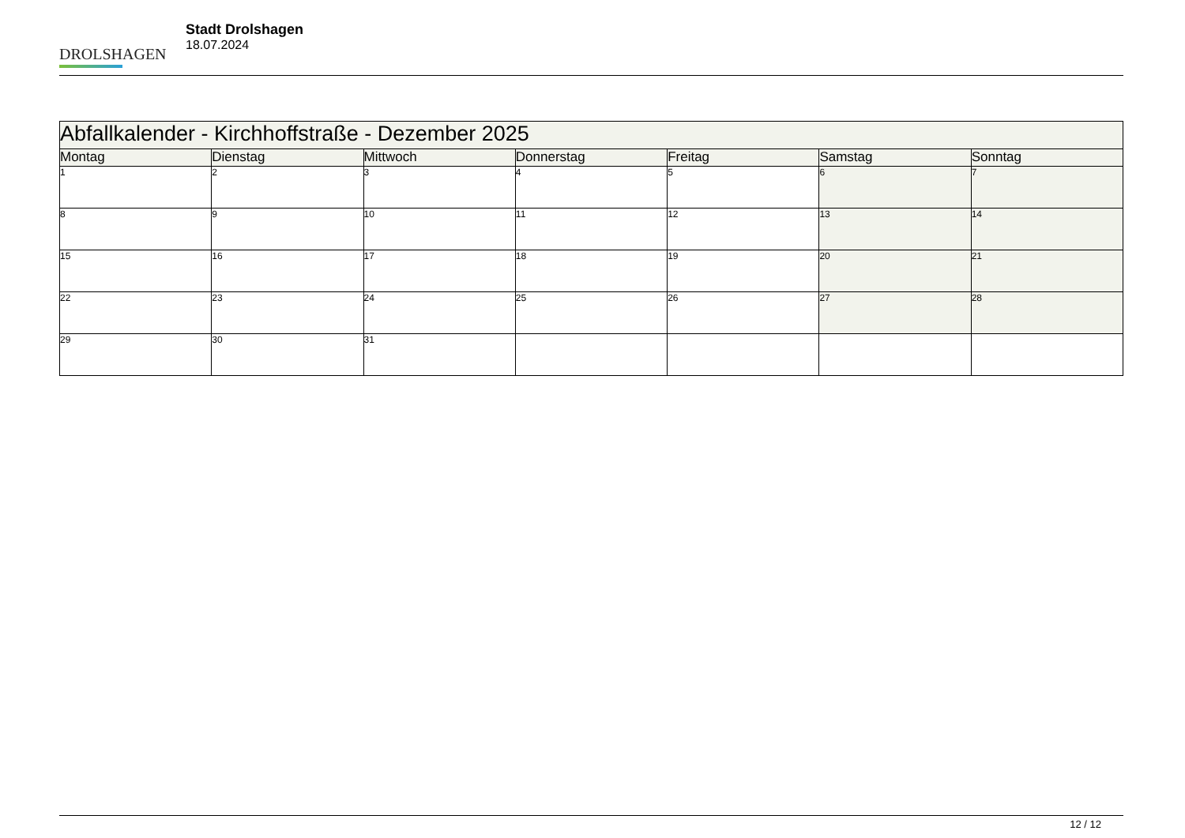DROLSHAGEN
Stadt Drolshagen
18.07.2024
| Abfallkalender - Kirchhoffstraße - Dezember 2025 | | | | | | |
| Montag | Dienstag | Mittwoch | Donnerstag | Freitag | Samstag | Sonntag |
| 1 | 2 | 3 | 4 | 5 | 6 | 7 |
| 8 | 9 | 10 | 11 | 12 | 13 | 14 |
| 15 | 16 | 17 | 18 | 19 | 20 | 21 |
| 22 | 23 | 24 | 25 | 26 | 27 | 28 |
| 29 | 30 | 31 | | | | |
12 / 12